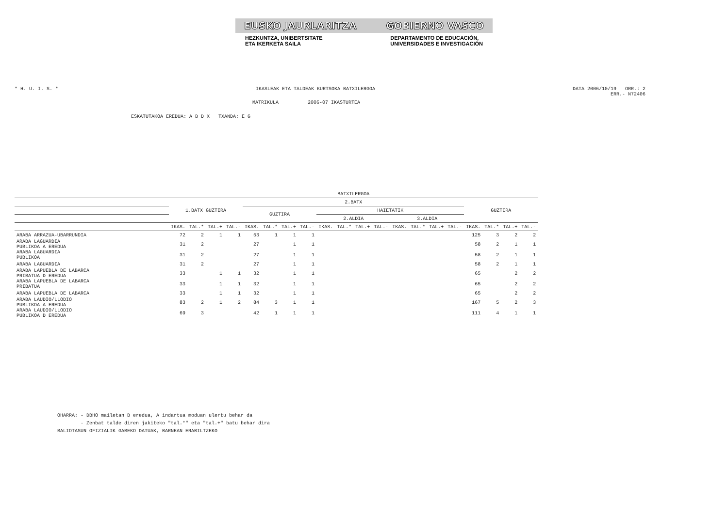EUSKO JAURLARITZA GOBIERNO VASCO
HEZKUNTZA, UNIBERTSITATE
ETA IKERKETA SAILA DEPARTAMENTO DE EDUCACIÓN,
UNIVERSIDADES E INVESTIGACIÓN
* H. U. I. S. * IKASLEAK ETA TALDEAK KURTSOKA BATXILERGOA DATA 2006/10/19 ORR.: 2
ERR.- N72406
MATRIKULA 2006-07 IKASTURTEA
ESKATUTAKOA EREDUA: A B D X TXANDA: E G
| | BATXILERGOA | | | | | | | | | | | | | | | | | | | |
| --- | --- | --- | --- | --- | --- | --- | --- | --- | --- | --- | --- | --- | --- | --- | --- | --- | --- | --- | --- | --- |
| | 1.BATX GUZTIRA | | | | 2.BATX | | | | | | | | | | | | GUZTIRA | | | |
| | | | | | GUZTIRA | | | | HAIETATIK | | | | | | | | | | | |
| | | | | | | | | | 2.ALDIA | | | | 3.ALDIA | | | | | | | |
| | IKAS. | TAL.* | TAL.+ | TAL.- | IKAS. | TAL.* | TAL.+ | TAL.- | IKAS. | TAL.* | TAL.+ | TAL.- | IKAS. | TAL.* | TAL.+ | TAL.- | IKAS. | TAL.* | TAL.+ | TAL.- |
| ARABA ARRAZUA-UBARRUNDIA | 72 | 2 | 1 | 1 | 53 | 1 | 1 | 1 | | | | | | | | | 125 | 3 | 2 | 2 |
| ARABA LAGUARDIA PUBLIKOA A EREDUA | 31 | 2 | | | 27 | | 1 | 1 | | | | | | | | | 58 | 2 | 1 | 1 |
| ARABA LAGUARDIA PUBLIKOA | 31 | 2 | | | 27 | | 1 | 1 | | | | | | | | | 58 | 2 | 1 | 1 |
| ARABA LAGUARDIA | 31 | 2 | | | 27 | | 1 | 1 | | | | | | | | | 58 | 2 | 1 | 1 |
| ARABA LAPUEBLA DE LABARCA PRIBATUA D EREDUA | 33 | | 1 | 1 | 32 | | 1 | 1 | | | | | | | | | 65 | | 2 | 2 |
| ARABA LAPUEBLA DE LABARCA PRIBATUA | 33 | | 1 | 1 | 32 | | 1 | 1 | | | | | | | | | 65 | | 2 | 2 |
| ARABA LAPUEBLA DE LABARCA | 33 | | 1 | 1 | 32 | | 1 | 1 | | | | | | | | | 65 | | 2 | 2 |
| ARABA LAUDIO/LLODIO PUBLIKOA A EREDUA | 83 | 2 | 1 | 2 | 84 | 3 | 1 | 1 | | | | | | | | | 167 | 5 | 2 | 3 |
| ARABA LAUDIO/LLODIO PUBLIKOA D EREDUA | 69 | 3 | | | 42 | 1 | 1 | 1 | | | | | | | | | 111 | 4 | 1 | 1 |
OHARRA: - DBHO mailetan B eredua, A indartua moduan ulertu behar da
- Zenbat talde diren jakiteko "tal.*" eta "tal.+" batu behar dira
BALIOTASUN OFIZIALIK GABEKO DATUAK, BARNEAN ERABILTZEKO